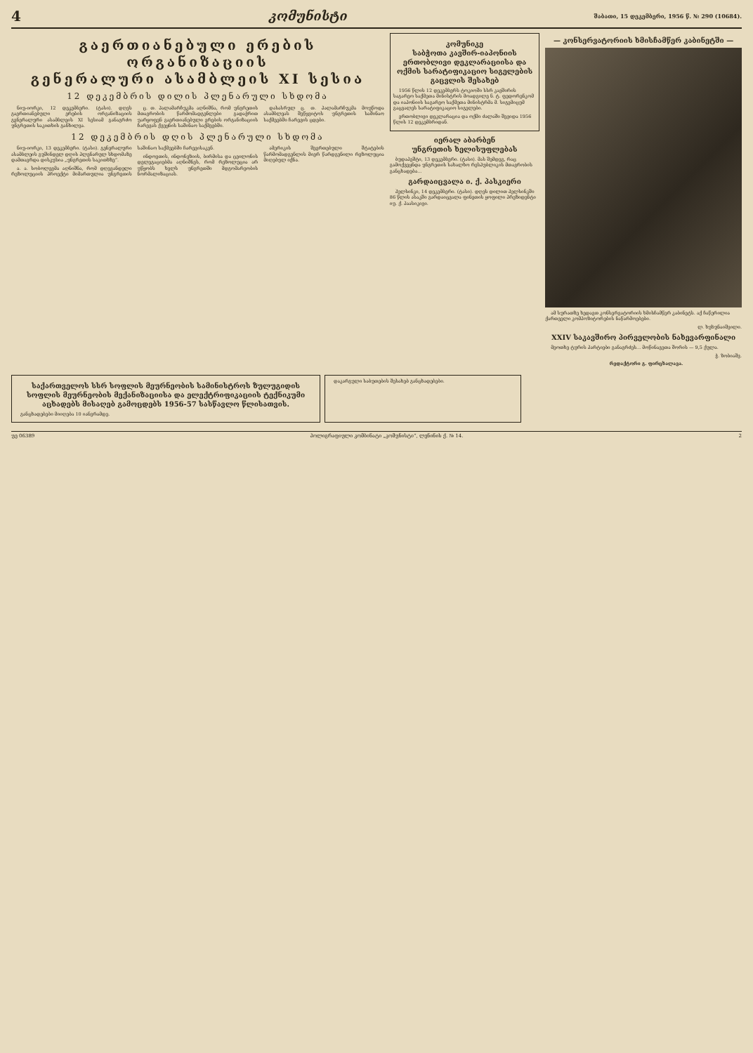4 კომუნისტი შაბათი, 15 დეკემბერი, 1956 წ. № 290 (10684).
გაერთიანებული ერების ორგანიზაციის
გენერალური ასამბლეის XI სესია
12 დეკემბრის დილის პლენარული სხდომა
ნიუ-იორკი, 12 დეკემბერი. (ტასი). დღეს გაერთიანებული ერების ორგანიზაციის გენერალური ასამბლეის XI სესიამ განაგრძო უნგრეთის საკითხის განხილვა.
ც. თ. პალამარჩუკმა აღნიშნა, რომ უნგრეთის მთავრობის წარმომადგენლები გადაჭრით უარყოფენ გაერთიანებული ერების ორგანიზაციის ჩარევას ქვეყნის საშინაო საქმეებში.
დასასრულ ც. თ. პალამარჩუკმა მოუწოდა ასამბლეას შეწყვიტოს უნგრეთის საშინაო საქმეებში ჩარევის ცდები.
12 დეკემბრის დღის პლენარული სხდომა
ნიუ-იორკი, 13 დეკემბერი. (ტასი). გენერალური ასამბლეის გუშინდელ დღის პლენარულ სხდომაზე დამთავრდა დისკუსია „უნგრეთის საკითხზე“.
ა. ა. სობოლევმა აღნიშნა, რომ დღევანდელი რეზოლუციის პროექტი მიმართულია უნგრეთის საშინაო საქმეებში ჩარევისაკენ.
ინდოეთის, ინდონეზიის, ბირმისა და ცეილონის დელეგაციებმა აღნიშნეს, რომ რეზოლუცია არ უწყობს ხელს უნგრეთში მდგომარეობის ნორმალიზაციას.
ამერიკის შეერთებული შტატების წარმომადგენლის მიერ წარდგენილი რეზოლუცია მიღებულ იქნა.
კომუნიკე
საბჭოთა კავშირ-იაპონიის ერთობლივი დეკლარაციისა და ოქმის სარატიფიკაციო სიგელების გაცვლის შესახებ
1956 წლის 12 დეკემბერს ტოკიოში სსრ კავშირის საგარეო საქმეთა მინისტრის მოადგილე ნ. ტ. ფედორენკომ და იაპონიის საგარეო საქმეთა მინისტრმა მ. სიგემიცუმ გაცვალეს სარატიფიკაციო სიგელები.
ერთობლივი დეკლარაცია და ოქმი ძალაში შევიდა 1956 წლის 12 დეკემბრიდან.
იერალ აბარბენ
უნგრეთის ხელისუფლებას
ბუდაპეშტი, 13 დეკემბერი. (ტასი). მას შემდეგ, რაც გამოქვეყნდა უნგრეთის სახალხო რესპუბლიკის მთავრობის განცხადება...
გარდაიცვალა ი. ქ. პასკიერი
ჰელსინკი, 14 დეკემბერი. (ტასი). დღეს დილით ჰელსინკში 86 წლის ასაკში გარდაიცვალა ფინეთის ყოფილი პრეზიდენტი იუ. ქ. პაასიკივი.
— კონსერვატორიის ხმისჩამწერ კაბინეტში —
ამ სურათზე ხედავთ კონსერვატორიის ხმისჩამწერ კაბინეტს. აქ ჩაწერილია ქართველი კომპოზიტორების ნაწარმოებები.
ლ. ხუხუნაიშვილი.
XXIV საკავშირო პირველობის ნახევარფინალი
მეოთხე ტურის პარტიები განაგრძეს... მოწინავეთა შორის — 9,5 ქულა.
ჭ. ზობიაშვ.
რედაქტორი გ. ფირცხალავა.
საქართველოს სსრ სოფლის მეურნეობის სამინისტროს ზულუგიდის სოფლის მეურნეობის მექანიზაციისა და ელექტრიფიკაციის ტექნიკუმი აცხადებს მისაღებ გამოცდებს 1956-57 სასწავლო წლისათვის.
განცხადებები მიიღება 10 იანვრამდე.
დაკარგული საბუთების შესახებ განცხადებები.
უე 06389 პოლიგრაფიული კომბინატი „კომუნისტი“, ლენინის ქ. № 14. 2